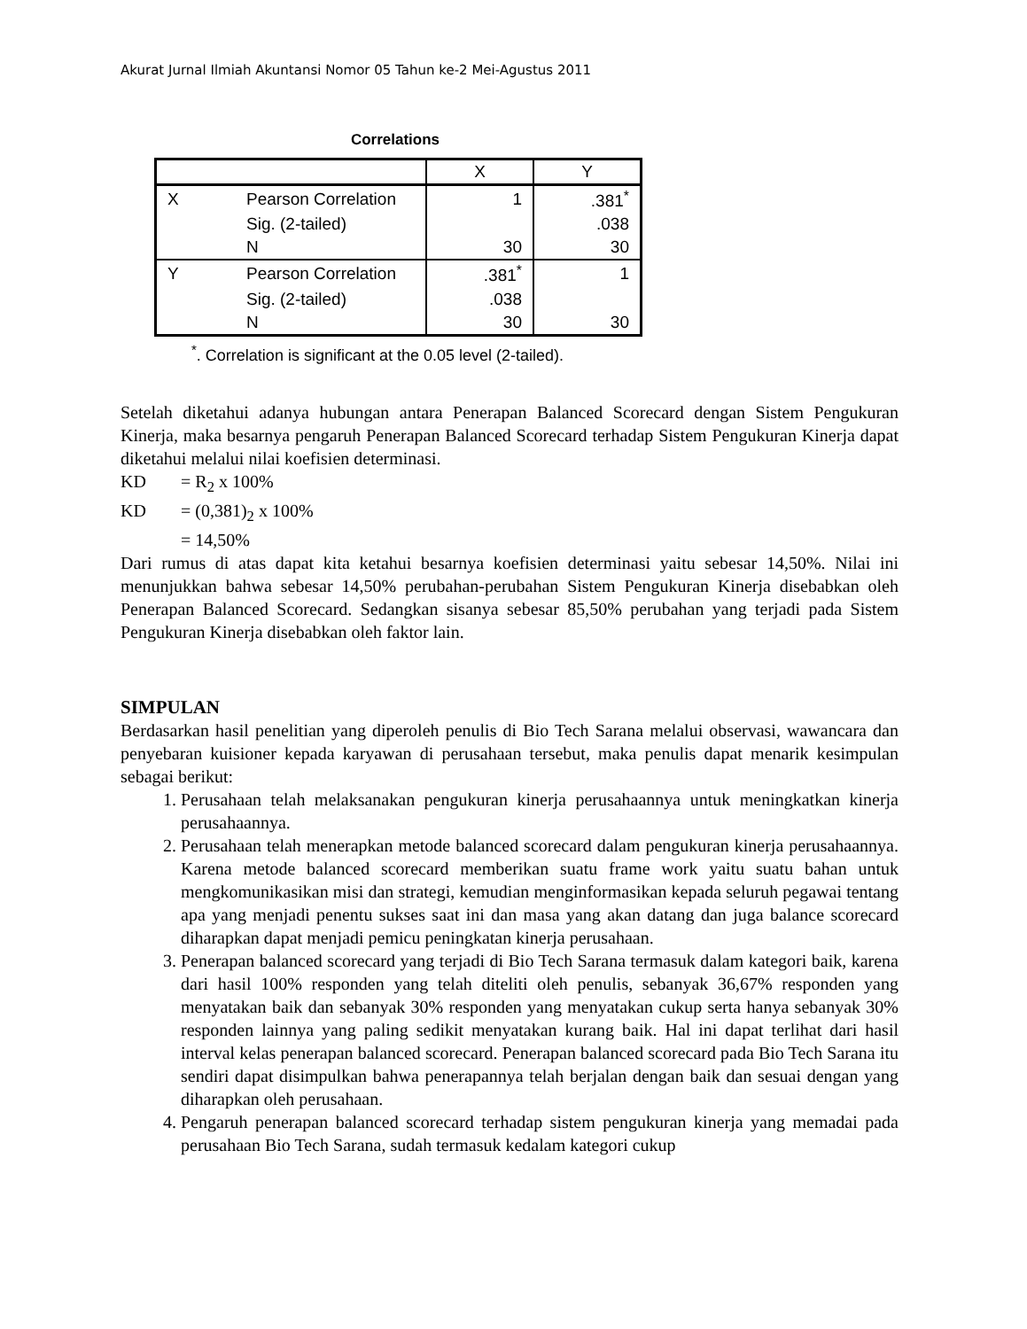Akurat Jurnal Ilmiah Akuntansi Nomor 05 Tahun ke-2 Mei-Agustus 2011
Correlations
| | | X | Y |
| --- | --- | --- | --- |
| X | Pearson Correlation | 1 | .381<sup>*</sup> |
| | Sig. (2-tailed) | | .038 |
| | N | 30 | 30 |
| Y | Pearson Correlation | .381<sup>*</sup> | 1 |
| | Sig. (2-tailed) | .038 | |
| | N | 30 | 30 |
<sup>*</sup>. Correlation is significant at the 0.05 level (2-tailed).
Setelah diketahui adanya hubungan antara Penerapan Balanced Scorecard dengan Sistem Pengukuran Kinerja, maka besarnya pengaruh Penerapan Balanced Scorecard terhadap Sistem Pengukuran Kinerja dapat diketahui melalui nilai koefisien determinasi.
KD = R<sub>2</sub> x 100%
KD = (0,381)<sub>2</sub> x 100%
= 14,50%
Dari rumus di atas dapat kita ketahui besarnya koefisien determinasi yaitu sebesar 14,50%. Nilai ini menunjukkan bahwa sebesar 14,50% perubahan-perubahan Sistem Pengukuran Kinerja disebabkan oleh Penerapan Balanced Scorecard. Sedangkan sisanya sebesar 85,50% perubahan yang terjadi pada Sistem Pengukuran Kinerja disebabkan oleh faktor lain.
SIMPULAN
Berdasarkan hasil penelitian yang diperoleh penulis di Bio Tech Sarana melalui observasi, wawancara dan penyebaran kuisioner kepada karyawan di perusahaan tersebut, maka penulis dapat menarik kesimpulan sebagai berikut:
1. Perusahaan telah melaksanakan pengukuran kinerja perusahaannya untuk meningkatkan kinerja perusahaannya.
2. Perusahaan telah menerapkan metode balanced scorecard dalam pengukuran kinerja perusahaannya. Karena metode balanced scorecard memberikan suatu frame work yaitu suatu bahan untuk mengkomunikasikan misi dan strategi, kemudian menginformasikan kepada seluruh pegawai tentang apa yang menjadi penentu sukses saat ini dan masa yang akan datang dan juga balance scorecard diharapkan dapat menjadi pemicu peningkatan kinerja perusahaan.
3. Penerapan balanced scorecard yang terjadi di Bio Tech Sarana termasuk dalam kategori baik, karena dari hasil 100% responden yang telah diteliti oleh penulis, sebanyak 36,67% responden yang menyatakan baik dan sebanyak 30% responden yang menyatakan cukup serta hanya sebanyak 30% responden lainnya yang paling sedikit menyatakan kurang baik. Hal ini dapat terlihat dari hasil interval kelas penerapan balanced scorecard. Penerapan balanced scorecard pada Bio Tech Sarana itu sendiri dapat disimpulkan bahwa penerapannya telah berjalan dengan baik dan sesuai dengan yang diharapkan oleh perusahaan.
4. Pengaruh penerapan balanced scorecard terhadap sistem pengukuran kinerja yang memadai pada perusahaan Bio Tech Sarana, sudah termasuk kedalam kategori cukup